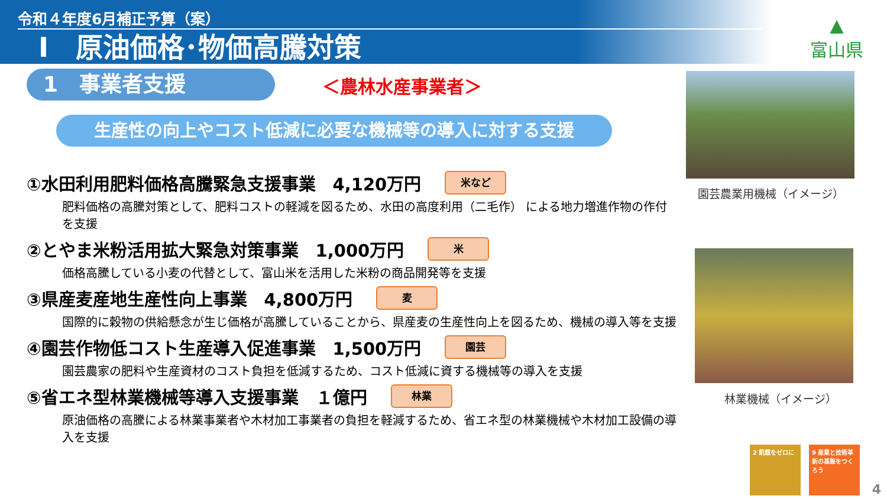令和４年度6月補正予算（案）
Ⅰ　原油価格･物価高騰対策
▲
富山県
1　事業者支援 ＜農林水産事業者＞
生産性の向上やコスト低減に必要な機械等の導入に対する支援
①水田利用肥料価格高騰緊急支援事業　4,120万円 米など
肥料価格の高騰対策として、肥料コストの軽減を図るため、水田の高度利用（二毛作） による地力増進作物の作付を支援
②とやま米粉活用拡大緊急対策事業　1,000万円 米
価格高騰している小麦の代替として、富山米を活用した米粉の商品開発等を支援
③県産麦産地生産性向上事業　4,800万円 麦
国際的に穀物の供給懸念が生じ価格が高騰していることから、県産麦の生産性向上を図るため、機械の導入等を支援
④園芸作物低コスト生産導入促進事業　1,500万円 園芸
園芸農家の肥料や生産資材のコスト負担を低減するため、コスト低減に資する機械等の導入を支援
⑤省エネ型林業機械等導入支援事業　１億円 林業
原油価格の高騰による林業事業者や木材加工事業者の負担を軽減するため、省エネ型の林業機械や木材加工設備の導入を支援
園芸農業用機械（イメージ）
林業機械（イメージ）
2 飢餓をゼロに
9 産業と技術革新の基盤をつくろう
4